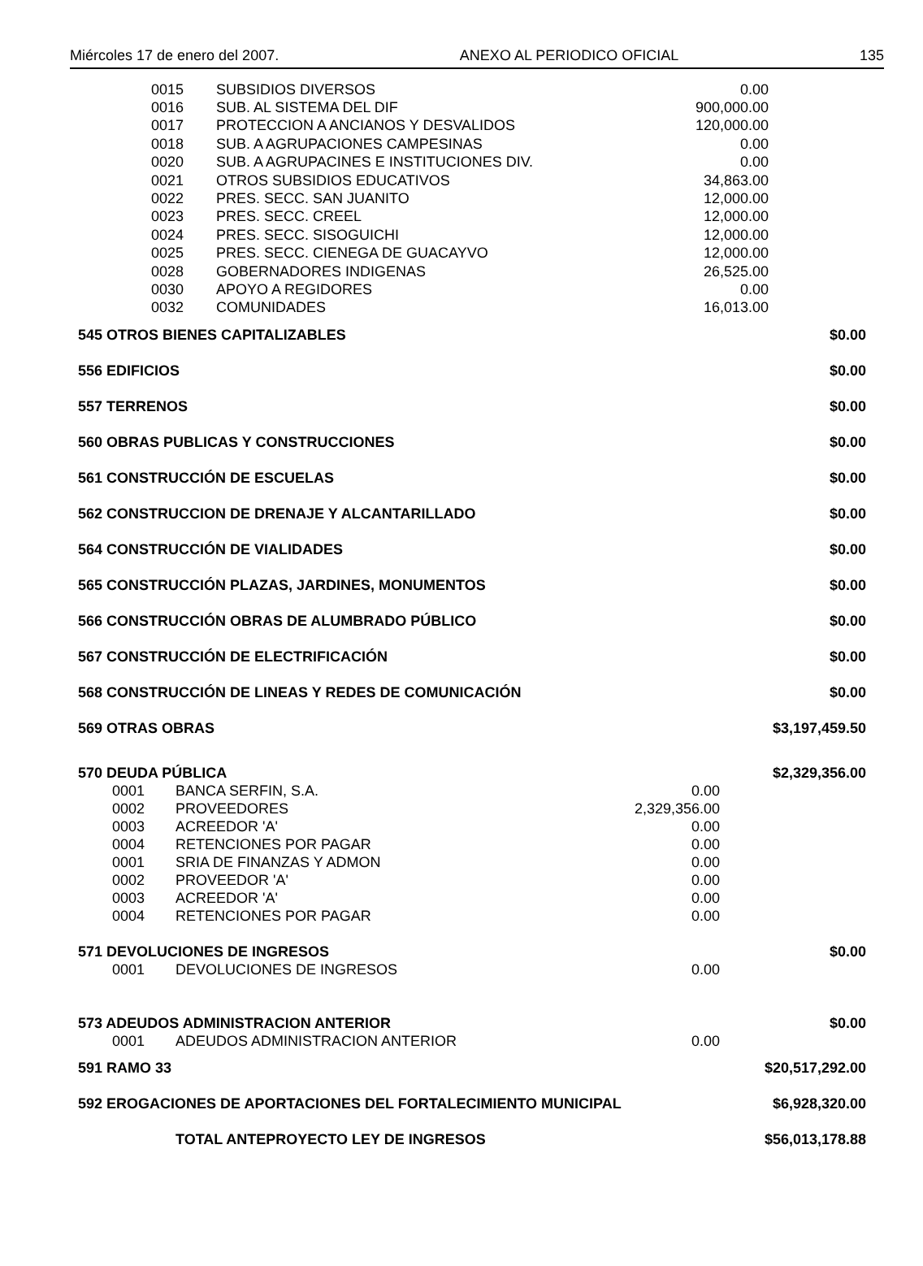Miércoles 17 de enero del 2007. ANEXO AL PERIODICO OFICIAL 135
| 0015 | SUBSIDIOS DIVERSOS | 0.00 |
| 0016 | SUB. AL SISTEMA DEL DIF | 900,000.00 |
| 0017 | PROTECCION A ANCIANOS Y DESVALIDOS | 120,000.00 |
| 0018 | SUB. A AGRUPACIONES CAMPESINAS | 0.00 |
| 0020 | SUB. A AGRUPACINES E INSTITUCIONES DIV. | 0.00 |
| 0021 | OTROS SUBSIDIOS EDUCATIVOS | 34,863.00 |
| 0022 | PRES. SECC. SAN JUANITO | 12,000.00 |
| 0023 | PRES. SECC. CREEL | 12,000.00 |
| 0024 | PRES. SECC. SISOGUICHI | 12,000.00 |
| 0025 | PRES. SECC. CIENEGA DE GUACAYVO | 12,000.00 |
| 0028 | GOBERNADORES INDIGENAS | 26,525.00 |
| 0030 | APOYO A REGIDORES | 0.00 |
| 0032 | COMUNIDADES | 16,013.00 |
| 545 OTROS BIENES CAPITALIZABLES | | | $0.00 |
| 556 EDIFICIOS | | | $0.00 |
| 557 TERRENOS | | | $0.00 |
| 560 OBRAS PUBLICAS Y CONSTRUCCIONES | | | $0.00 |
| 561 CONSTRUCCIÓN DE ESCUELAS | | | $0.00 |
| 562 CONSTRUCCION DE DRENAJE Y ALCANTARILLADO | | | $0.00 |
| 564 CONSTRUCCIÓN DE VIALIDADES | | | $0.00 |
| 565 CONSTRUCCIÓN PLAZAS, JARDINES, MONUMENTOS | | | $0.00 |
| 566 CONSTRUCCIÓN OBRAS DE ALUMBRADO PÚBLICO | | | $0.00 |
| 567 CONSTRUCCIÓN DE ELECTRIFICACIÓN | | | $0.00 |
| 568 CONSTRUCCIÓN DE LINEAS Y REDES DE COMUNICACIÓN | | | $0.00 |
| 569 OTRAS OBRAS | | | $3,197,459.50 |
| 570 DEUDA PÚBLICA | | | $2,329,356.00 |
| 0001 | BANCA SERFIN, S.A. | 0.00 | |
| 0002 | PROVEEDORES | 2,329,356.00 | |
| 0003 | ACREEDOR 'A' | 0.00 | |
| 0004 | RETENCIONES POR PAGAR | 0.00 | |
| 0001 | SRIA DE FINANZAS Y ADMON | 0.00 | |
| 0002 | PROVEEDOR 'A' | 0.00 | |
| 0003 | ACREEDOR 'A' | 0.00 | |
| 0004 | RETENCIONES POR PAGAR | 0.00 | |
| 571 DEVOLUCIONES DE INGRESOS | | | $0.00 |
| 0001 | DEVOLUCIONES DE INGRESOS | 0.00 | |
| 573 ADEUDOS ADMINISTRACION ANTERIOR | | | $0.00 |
| 0001 | ADEUDOS ADMINISTRACION ANTERIOR | 0.00 | |
| 591 RAMO 33 | | | $20,517,292.00 |
| 592 EROGACIONES DE APORTACIONES DEL FORTALECIMIENTO MUNICIPAL | | | $6,928,320.00 |
| TOTAL ANTEPROYECTO LEY DE INGRESOS | | | $56,013,178.88 |